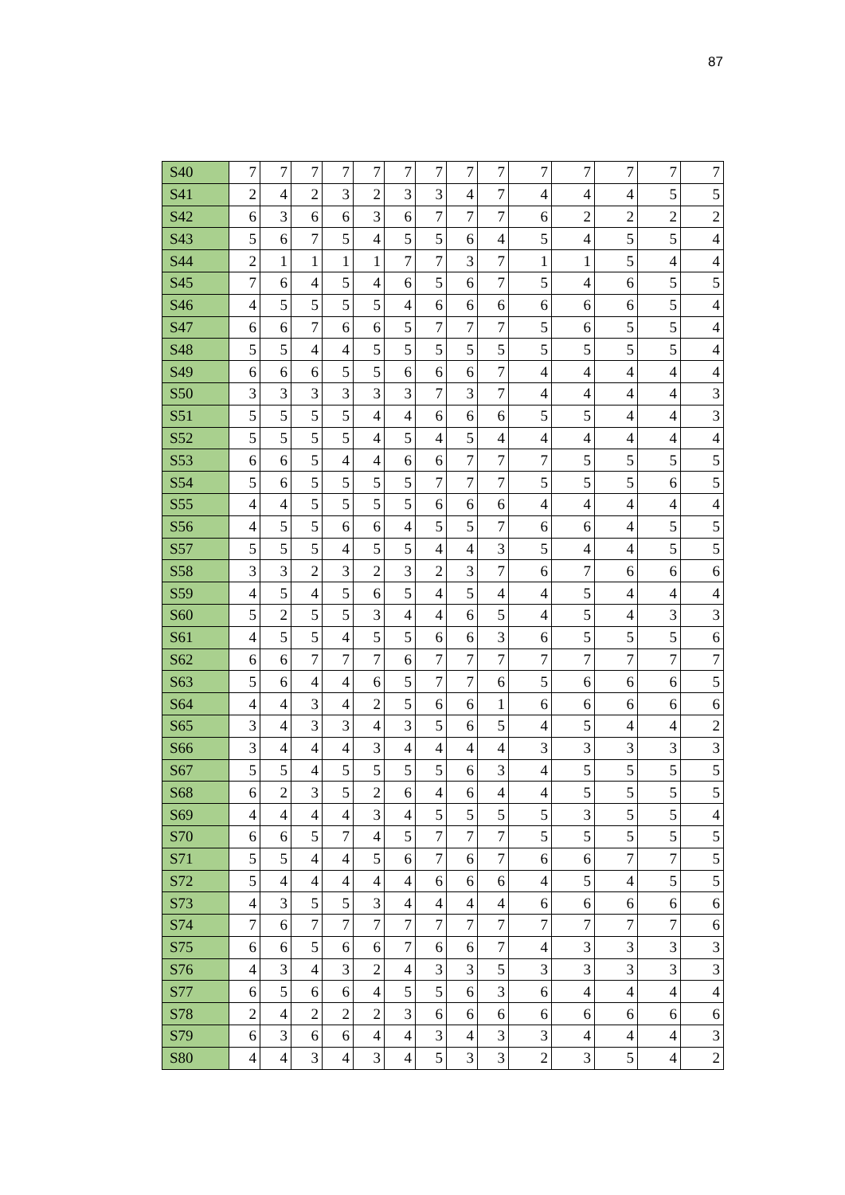87
| S40 | 7 | 7 | 7 | 7 | 7 | 7 | 7 | 7 | 7 | 7 | 7 | 7 | 7 | 7 |
| S41 | 2 | 4 | 2 | 3 | 2 | 3 | 3 | 4 | 7 | 4 | 4 | 4 | 5 | 5 |
| S42 | 6 | 3 | 6 | 6 | 3 | 6 | 7 | 7 | 7 | 6 | 2 | 2 | 2 | 2 |
| S43 | 5 | 6 | 7 | 5 | 4 | 5 | 5 | 6 | 4 | 5 | 4 | 5 | 5 | 4 |
| S44 | 2 | 1 | 1 | 1 | 1 | 7 | 7 | 3 | 7 | 1 | 1 | 5 | 4 | 4 |
| S45 | 7 | 6 | 4 | 5 | 4 | 6 | 5 | 6 | 7 | 5 | 4 | 6 | 5 | 5 |
| S46 | 4 | 5 | 5 | 5 | 5 | 4 | 6 | 6 | 6 | 6 | 6 | 6 | 5 | 4 |
| S47 | 6 | 6 | 7 | 6 | 6 | 5 | 7 | 7 | 7 | 5 | 6 | 5 | 5 | 4 |
| S48 | 5 | 5 | 4 | 4 | 5 | 5 | 5 | 5 | 5 | 5 | 5 | 5 | 5 | 4 |
| S49 | 6 | 6 | 6 | 5 | 5 | 6 | 6 | 6 | 7 | 4 | 4 | 4 | 4 | 4 |
| S50 | 3 | 3 | 3 | 3 | 3 | 3 | 7 | 3 | 7 | 4 | 4 | 4 | 4 | 3 |
| S51 | 5 | 5 | 5 | 5 | 4 | 4 | 6 | 6 | 6 | 5 | 5 | 4 | 4 | 3 |
| S52 | 5 | 5 | 5 | 5 | 4 | 5 | 4 | 5 | 4 | 4 | 4 | 4 | 4 | 4 |
| S53 | 6 | 6 | 5 | 4 | 4 | 6 | 6 | 7 | 7 | 7 | 5 | 5 | 5 | 5 |
| S54 | 5 | 6 | 5 | 5 | 5 | 5 | 7 | 7 | 7 | 5 | 5 | 5 | 6 | 5 |
| S55 | 4 | 4 | 5 | 5 | 5 | 5 | 6 | 6 | 6 | 4 | 4 | 4 | 4 | 4 |
| S56 | 4 | 5 | 5 | 6 | 6 | 4 | 5 | 5 | 7 | 6 | 6 | 4 | 5 | 5 |
| S57 | 5 | 5 | 5 | 4 | 5 | 5 | 4 | 4 | 3 | 5 | 4 | 4 | 5 | 5 |
| S58 | 3 | 3 | 2 | 3 | 2 | 3 | 2 | 3 | 7 | 6 | 7 | 6 | 6 | 6 |
| S59 | 4 | 5 | 4 | 5 | 6 | 5 | 4 | 5 | 4 | 4 | 5 | 4 | 4 | 4 |
| S60 | 5 | 2 | 5 | 5 | 3 | 4 | 4 | 6 | 5 | 4 | 5 | 4 | 3 | 3 |
| S61 | 4 | 5 | 5 | 4 | 5 | 5 | 6 | 6 | 3 | 6 | 5 | 5 | 5 | 6 |
| S62 | 6 | 6 | 7 | 7 | 7 | 6 | 7 | 7 | 7 | 7 | 7 | 7 | 7 | 7 |
| S63 | 5 | 6 | 4 | 4 | 6 | 5 | 7 | 7 | 6 | 5 | 6 | 6 | 6 | 5 |
| S64 | 4 | 4 | 3 | 4 | 2 | 5 | 6 | 6 | 1 | 6 | 6 | 6 | 6 | 6 |
| S65 | 3 | 4 | 3 | 3 | 4 | 3 | 5 | 6 | 5 | 4 | 5 | 4 | 4 | 2 |
| S66 | 3 | 4 | 4 | 4 | 3 | 4 | 4 | 4 | 4 | 3 | 3 | 3 | 3 | 3 |
| S67 | 5 | 5 | 4 | 5 | 5 | 5 | 5 | 6 | 3 | 4 | 5 | 5 | 5 | 5 |
| S68 | 6 | 2 | 3 | 5 | 2 | 6 | 4 | 6 | 4 | 4 | 5 | 5 | 5 | 5 |
| S69 | 4 | 4 | 4 | 4 | 3 | 4 | 5 | 5 | 5 | 5 | 3 | 5 | 5 | 4 |
| S70 | 6 | 6 | 5 | 7 | 4 | 5 | 7 | 7 | 7 | 5 | 5 | 5 | 5 | 5 |
| S71 | 5 | 5 | 4 | 4 | 5 | 6 | 7 | 6 | 7 | 6 | 6 | 7 | 7 | 5 |
| S72 | 5 | 4 | 4 | 4 | 4 | 4 | 6 | 6 | 6 | 4 | 5 | 4 | 5 | 5 |
| S73 | 4 | 3 | 5 | 5 | 3 | 4 | 4 | 4 | 4 | 6 | 6 | 6 | 6 | 6 |
| S74 | 7 | 6 | 7 | 7 | 7 | 7 | 7 | 7 | 7 | 7 | 7 | 7 | 7 | 6 |
| S75 | 6 | 6 | 5 | 6 | 6 | 7 | 6 | 6 | 7 | 4 | 3 | 3 | 3 | 3 |
| S76 | 4 | 3 | 4 | 3 | 2 | 4 | 3 | 3 | 5 | 3 | 3 | 3 | 3 | 3 |
| S77 | 6 | 5 | 6 | 6 | 4 | 5 | 5 | 6 | 3 | 6 | 4 | 4 | 4 | 4 |
| S78 | 2 | 4 | 2 | 2 | 2 | 3 | 6 | 6 | 6 | 6 | 6 | 6 | 6 | 6 |
| S79 | 6 | 3 | 6 | 6 | 4 | 4 | 3 | 4 | 3 | 3 | 4 | 4 | 4 | 3 |
| S80 | 4 | 4 | 3 | 4 | 3 | 4 | 5 | 3 | 3 | 2 | 3 | 5 | 4 | 2 |